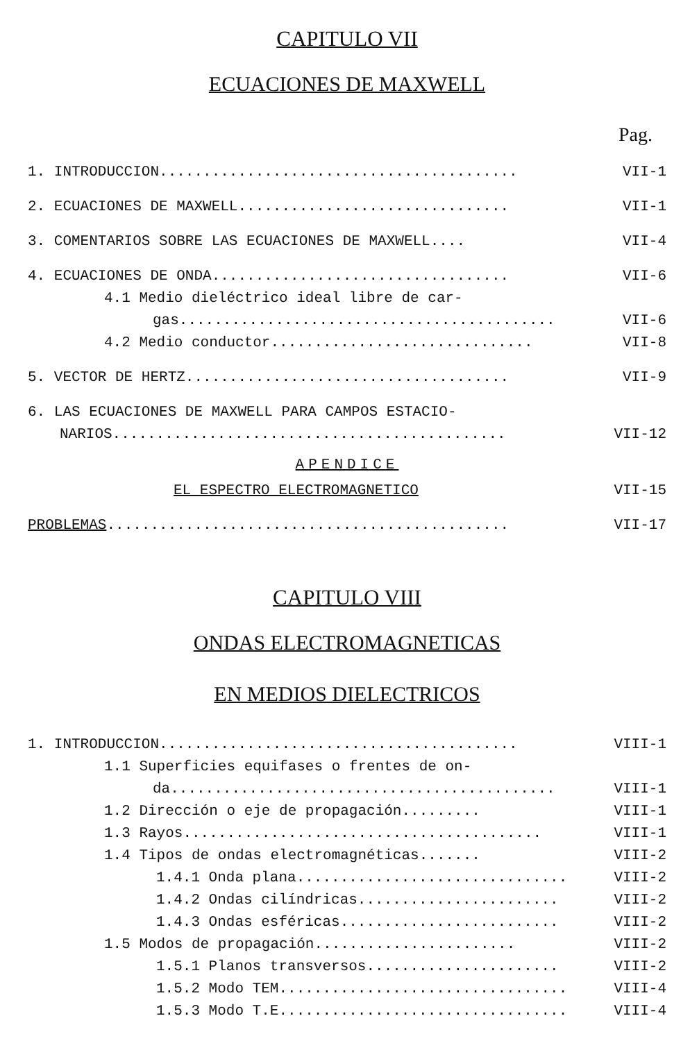CAPITULO VII
ECUACIONES DE MAXWELL
Pag.
1. INTRODUCCION......................................... VII-1
2. ECUACIONES DE MAXWELL............................... VII-1
3. COMENTARIOS SOBRE LAS ECUACIONES DE MAXWELL.... VII-4
4. ECUACIONES DE ONDA.................................. VII-6
4.1 Medio dieléctrico ideal libre de car-
gas........................................... VII-6
4.2 Medio conductor.............................. VII-8
5. VECTOR DE HERTZ..................................... VII-9
6. LAS ECUACIONES DE MAXWELL PARA CAMPOS ESTACIO-
NARIOS............................................. VII-12
APENDICE
EL ESPECTRO ELECTROMAGNETICO VII-15
PROBLEMAS.............................................. VII-17
CAPITULO VIII
ONDAS ELECTROMAGNETICAS
EN MEDIOS DIELECTRICOS
1. INTRODUCCION......................................... VIII-1
1.1 Superficies equifases o frentes de on-
da............................................ VIII-1
1.2 Dirección o eje de propagación......... VIII-1
1.3 Rayos......................................... VIII-1
1.4 Tipos de ondas electromagnéticas....... VIII-2
1.4.1 Onda plana............................... VIII-2
1.4.2 Ondas cilíndricas....................... VIII-2
1.4.3 Ondas esféricas......................... VIII-2
1.5 Modos de propagación....................... VIII-2
1.5.1 Planos transversos...................... VIII-2
1.5.2 Modo TEM................................. VIII-4
1.5.3 Modo T.E................................. VIII-4